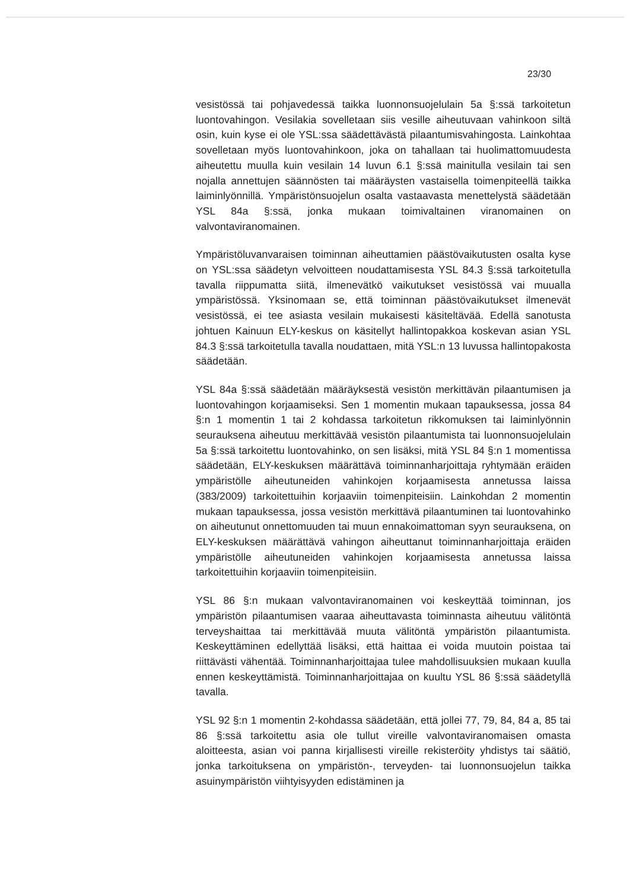23/30
vesistössä tai pohjavedessä taikka luonnonsuojelulain 5a §:ssä tarkoitetun luontovahingon. Vesilakia sovelletaan siis vesille aiheutuvaan vahinkoon siltä osin, kuin kyse ei ole YSL:ssa säädettävästä pilaantumisvahingosta. Lainkohtaa sovelletaan myös luontovahinkoon, joka on tahallaan tai huolimattomuudesta aiheutettu muulla kuin vesilain 14 luvun 6.1 §:ssä mainitulla vesilain tai sen nojalla annettujen säännösten tai määräysten vastaisella toimenpiteellä taikka laiminlyönnillä. Ympäristönsuojelun osalta vastaavasta menettelystä säädetään YSL 84a §:ssä, jonka mukaan toimivaltainen viranomainen on valvontaviranomainen.
Ympäristöluvanvaraisen toiminnan aiheuttamien päästövaikutusten osalta kyse on YSL:ssa säädetyn velvoitteen noudattamisesta YSL 84.3 §:ssä tarkoitetulla tavalla riippumatta siitä, ilmenevätkö vaikutukset vesistössä vai muualla ympäristössä. Yksinomaan se, että toiminnan päästövaikutukset ilmenevät vesistössä, ei tee asiasta vesilain mukaisesti käsiteltävää. Edellä sanotusta johtuen Kainuun ELY-keskus on käsitellyt hallintopakkoa koskevan asian YSL 84.3 §:ssä tarkoitetulla tavalla noudattaen, mitä YSL:n 13 luvussa hallintopakosta säädetään.
YSL 84a §:ssä säädetään määräyksestä vesistön merkittävän pilaantumisen ja luontovahingon korjaamiseksi. Sen 1 momentin mukaan tapauksessa, jossa 84 §:n 1 momentin 1 tai 2 kohdassa tarkoitetun rikkomuksen tai laiminlyönnin seurauksena aiheutuu merkittävää vesistön pilaantumista tai luonnonsuojelulain 5a §:ssä tarkoitettu luontovahinko, on sen lisäksi, mitä YSL 84 §:n 1 momentissa säädetään, ELY-keskuksen määrättävä toiminnanharjoittaja ryhtymään eräiden ympäristölle aiheutuneiden vahinkojen korjaamisesta annetussa laissa (383/2009) tarkoitettuihin korjaaviin toimenpiteisiin. Lainkohdan 2 momentin mukaan tapauksessa, jossa vesistön merkittävä pilaantuminen tai luontovahinko on aiheutunut onnettomuuden tai muun ennakoimattoman syyn seurauksena, on ELY-keskuksen määrättävä vahingon aiheuttanut toiminnanharjoittaja eräiden ympäristölle aiheutuneiden vahinkojen korjaamisesta annetussa laissa tarkoitettuihin korjaaviin toimenpiteisiin.
YSL 86 §:n mukaan valvontaviranomainen voi keskeyttää toiminnan, jos ympäristön pilaantumisen vaaraa aiheuttavasta toiminnasta aiheutuu välitöntä terveyshaittaa tai merkittävää muuta välitöntä ympäristön pilaantumista. Keskeyttäminen edellyttää lisäksi, että haittaa ei voida muutoin poistaa tai riittävästi vähentää. Toiminnanharjoittajaa tulee mahdollisuuksien mukaan kuulla ennen keskeyttämistä. Toiminnanharjoittajaa on kuultu YSL 86 §:ssä säädetyllä tavalla.
YSL 92 §:n 1 momentin 2-kohdassa säädetään, että jollei 77, 79, 84, 84 a, 85 tai 86 §:ssä tarkoitettu asia ole tullut vireille valvontaviranomaisen omasta aloitteesta, asian voi panna kirjallisesti vireille rekisteröity yhdistys tai säätiö, jonka tarkoituksena on ympäristön-, terveyden- tai luonnonsuojelun taikka asuinympäristön viihtyisyyden edistäminen ja